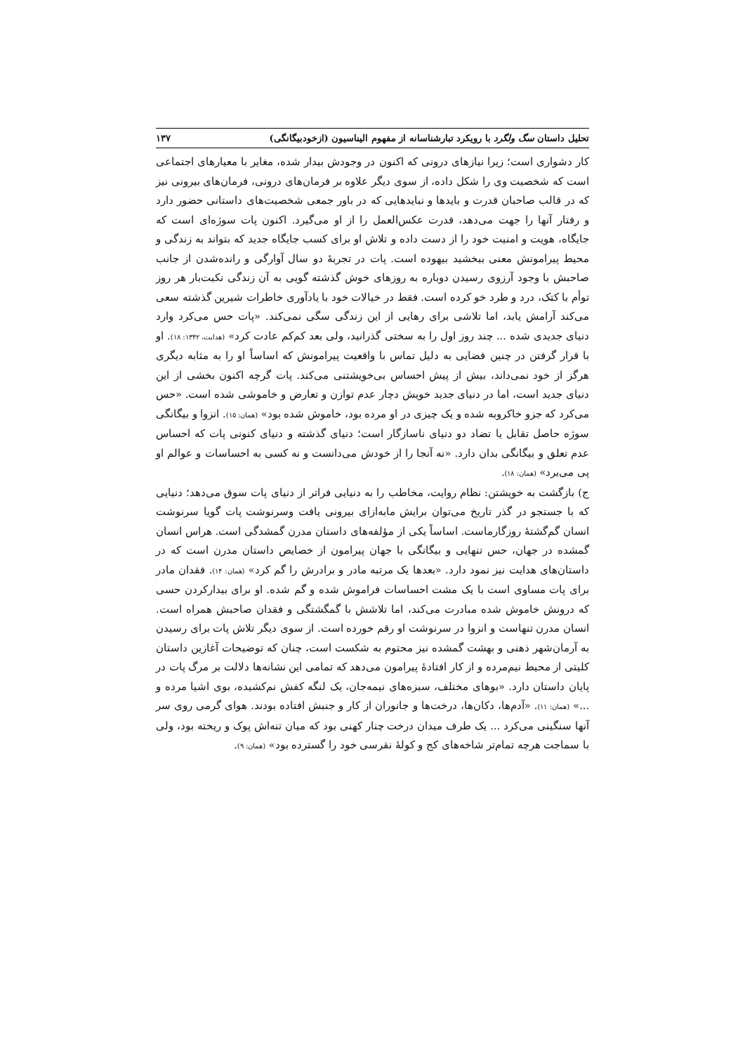تحلیل داستان سگ ولگرد با رویکرد تبارشناسانه از مفهوم الیناسیون (ازخودبیگانگی) ۱۳۷
کار دشواری است؛ زیرا نیازهای درونی که اکنون در وجودش بیدار شده، مغایر با معیارهای اجتماعی است که شخصیت وی را شکل داده، از سوی دیگر علاوه بر فرمان‌های درونی، فرمان‌های بیرونی نیز که در قالب صاحبان قدرت و بایدها و نبایدهایی که در باور جمعی شخصیت‌های داستانی حضور دارد و رفتار آنها را جهت می‌دهد، قدرت عکس‌العمل را از او می‌گیرد. اکنون پات سوژه‌ای است که جایگاه، هویت و امنیت خود را از دست داده و تلاش او برای کسب جایگاه جدید که بتواند به زندگی و محیط پیرامونش معنی ببخشید بیهوده است. پات در تجربهٔ دو سال آوارگی و رانده‌شدن از جانب صاحبش با وجود آرزوی رسیدن دوباره به روزهای خوش گذشته گویی به آن زندگی نکبت‌بار هر روز توأم با کتک، درد و طرد خو کرده است. فقط در خیالات خود با یادآوری خاطرات شیرین گذشته سعی می‌کند آرامش یابد، اما تلاشی برای رهایی از این زندگی سگی نمی‌کند. «پات حس می‌کرد وارد دنیای جدیدی شده ... چند روز اول را به سختی گذرانید، ولی بعد کم‌کم عادت کرد» (هدایت، ۱۳۴۲: ۱۸). او با قرار گرفتن در چنین فضایی به دلیل تماس با واقعیت پیرامونش که اساساً او را به مثابه دیگری هرگز از خود نمی‌داند، بیش از پیش احساس بی‌خویشتنی می‌کند. پات گرچه اکنون بخشی از این دنیای جدید است، اما در دنیای جدید خویش دچار عدم توازن و تعارض و خاموشی شده است. «حس می‌کرد که جزو خاکروبه شده و یک چیزی در او مرده بود، خاموش شده بود» (همان: ۱۵). انزوا و بیگانگی سوژه حاصل تقابل یا تضاد دو دنیای ناسازگار است؛ دنیای گذشته و دنیای کنونی پات که احساس عدم تعلق و بیگانگی بدان دارد. «نه آنجا را از خودش می‌دانست و نه کسی به احساسات و عوالم او پی می‌برد» (همان: ۱۸).
ج) بازگشت به خویشتن: نظام روایت، مخاطب را به دنیایی فراتر از دنیای پات سوق می‌دهد؛ دنیایی که با جستجو در گذر تاریخ می‌توان برایش مابه‌ازای بیرونی یافت وسرنوشت پات گویا سرنوشت انسان گم‌گشتهٔ روزگارماست. اساساً یکی از مؤلفه‌های داستان مدرن گمشدگی است. هراس انسان گمشده در جهان، حس تنهایی و بیگانگی با جهان پیرامون از خصایص داستان مدرن است که در داستان‌های هدایت نیز نمود دارد. «بعدها یک مرتبه مادر و برادرش را گم کرد» (همان: ۱۴). فقدان مادر برای پات مساوی است با یک مشت احساسات فراموش شده و گم شده. او برای بیدارکردن حسی که درونش خاموش شده مبادرت می‌کند، اما تلاشش با گمگشتگی و فقدان صاحبش همراه است. انسان مدرن تنهاست و انزوا در سرنوشت او رقم خورده است. از سوی دیگر تلاش پات برای رسیدن به آرمان‌شهر ذهنی و بهشت گمشده نیز محتوم به شکست است، چنان که توضیحات آغازین داستان کلیتی از محیط نیم‌مرده و از کار افتادهٔ پیرامون می‌دهد که تمامی این نشانه‌ها دلالت بر مرگ پات در پایان داستان دارد. «بوهای مختلف، سبزه‌های نیمه‌جان، یک لنگه کفش نم‌کشیده، بوی اشیا مرده و ...» (همان: ۱۱). «آدم‌ها، دکان‌ها، درخت‌ها و جانوران از کار و جنبش افتاده بودند. هوای گرمی روی سر آنها سنگینی می‌کرد ... یک طرف میدان درخت چنار کهنی بود که میان تنه‌اش پوک و ریخته بود، ولی با سماجت هرچه تمام‌تر شاخه‌های کج و کولهٔ نقرسی خود را گسترده بود» (همان: ۹).